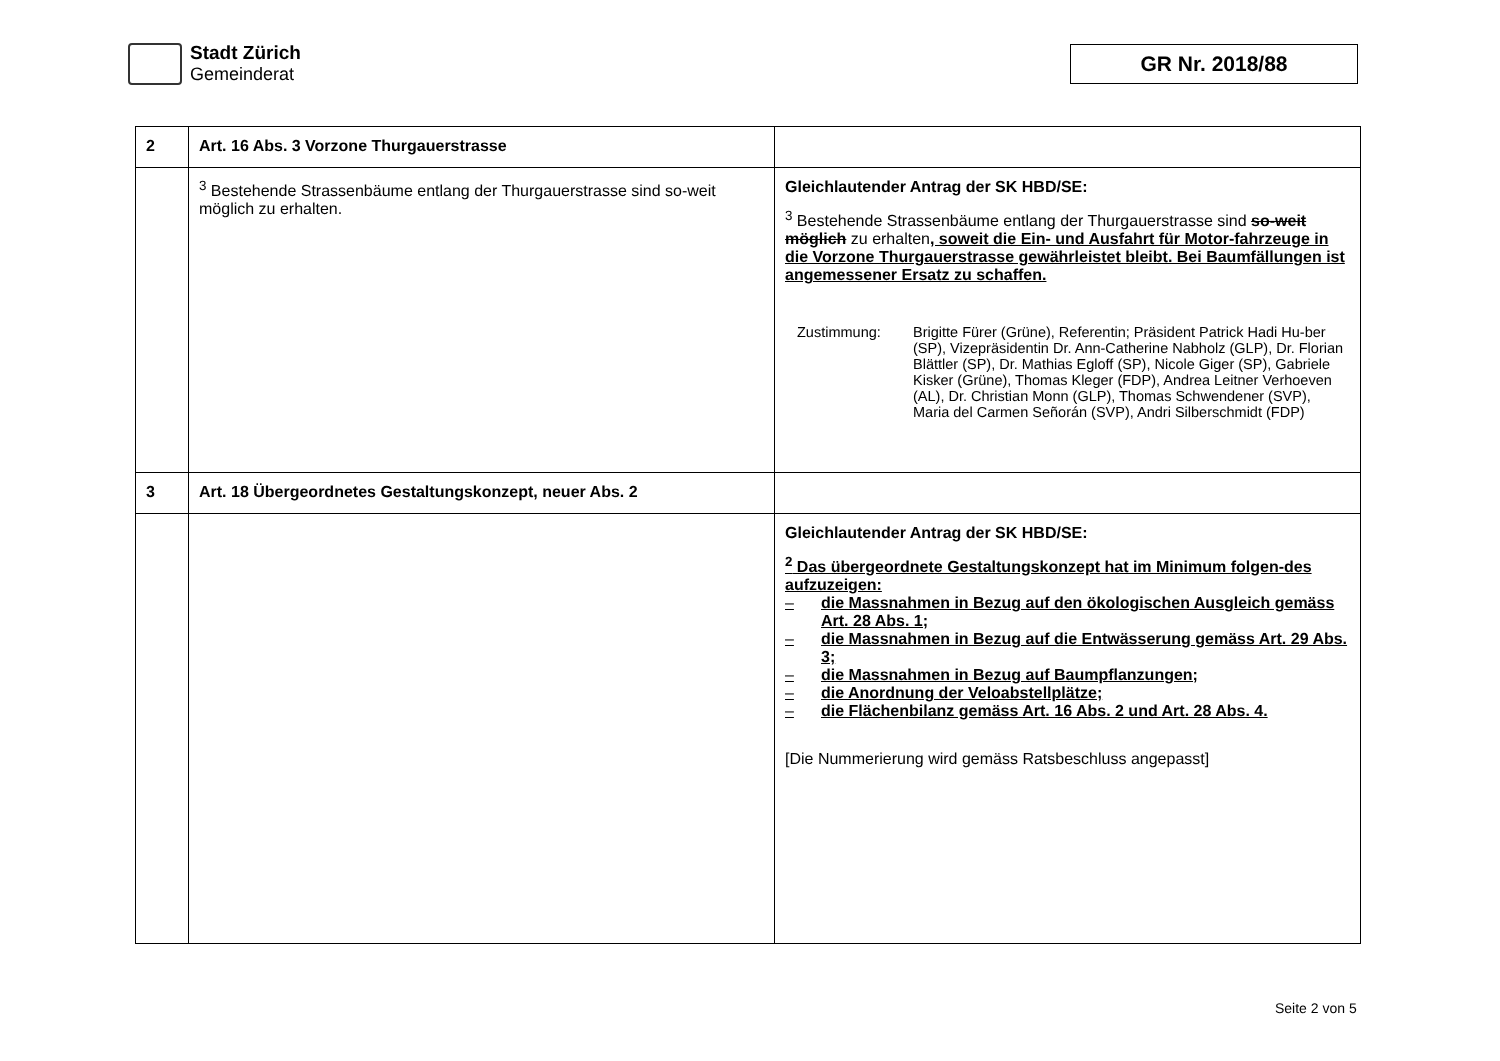Stadt Zürich
Gemeinderat
GR Nr. 2018/88
| 2 | Art. 16 Abs. 3 Vorzone Thurgauerstrasse | |
| | <sup>3</sup> Bestehende Strassenbäume entlang der Thurgauerstrasse sind so-weit möglich zu erhalten. | Gleichlautender Antrag der SK HBD/SE: <sup>3</sup> Bestehende Strassenbäume entlang der Thurgauerstrasse sind so-weit möglich zu erhalten , soweit die Ein- und Ausfahrt für Motor-fahrzeuge in die Vorzone Thurgauerstrasse gewährleistet bleibt. Bei Baumfällungen ist angemessener Ersatz zu schaffen. Zustimmung: Brigitte Fürer (Grüne), Referentin; Präsident Patrick Hadi Hu-ber (SP), Vizepräsidentin Dr. Ann-Catherine Nabholz (GLP), Dr. Florian Blättler (SP), Dr. Mathias Egloff (SP), Nicole Giger (SP), Gabriele Kisker (Grüne), Thomas Kleger (FDP), Andrea Leitner Verhoeven (AL), Dr. Christian Monn (GLP), Thomas Schwendener (SVP), Maria del Carmen Señorán (SVP), Andri Silberschmidt (FDP) |
| 3 | Art. 18 Übergeordnetes Gestaltungskonzept, neuer Abs. 2 | |
| | | Gleichlautender Antrag der SK HBD/SE: <sup>2</sup> Das übergeordnete Gestaltungskonzept hat im Minimum folgen-des aufzuzeigen: – die Massnahmen in Bezug auf den ökologischen Ausgleich gemäss Art. 28 Abs. 1; – die Massnahmen in Bezug auf die Entwässerung gemäss Art. 29 Abs. 3; – die Massnahmen in Bezug auf Baumpflanzungen; – die Anordnung der Veloabstellplätze; – die Flächenbilanz gemäss Art. 16 Abs. 2 und Art. 28 Abs. 4. [Die Nummerierung wird gemäss Ratsbeschluss angepasst] |
Seite 2 von 5